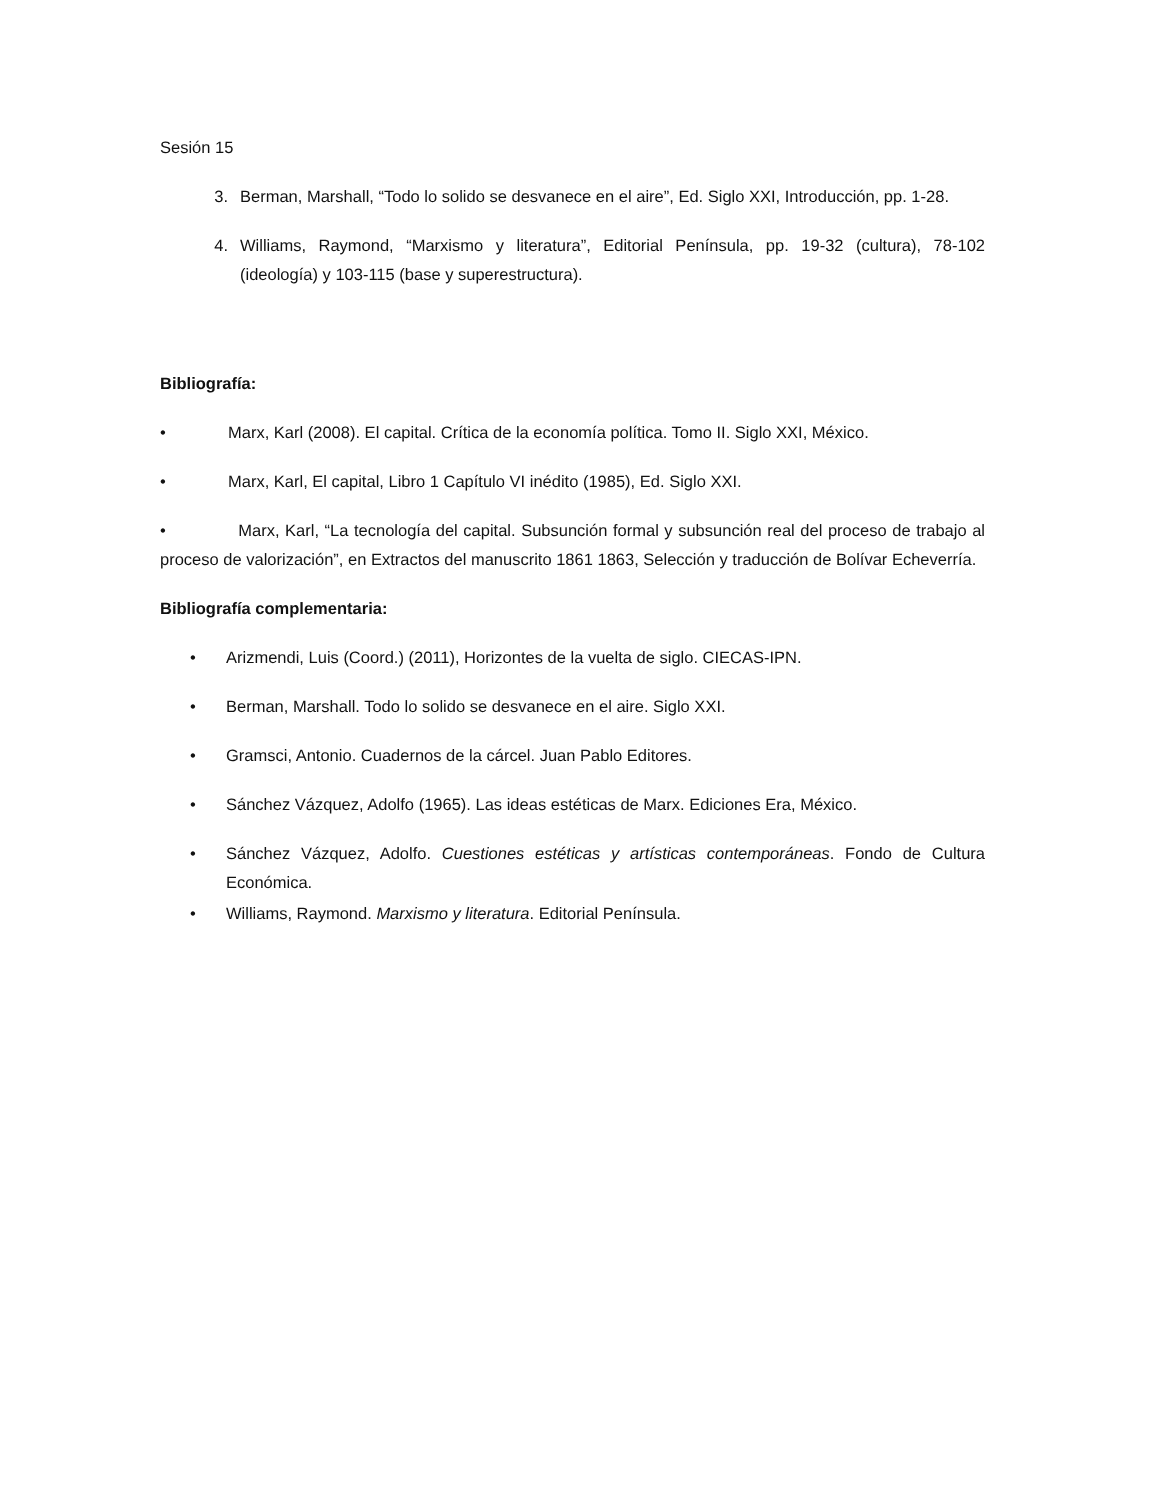Sesión 15
3. Berman, Marshall, “Todo lo solido se desvanece en el aire”, Ed. Siglo XXI, Introducción, pp. 1-28.
4. Williams, Raymond, “Marxismo y literatura”, Editorial Península, pp. 19-32 (cultura), 78-102 (ideología) y 103-115 (base y superestructura).
Bibliografía:
• Marx, Karl (2008). El capital. Crítica de la economía política. Tomo II. Siglo XXI, México.
• Marx, Karl, El capital, Libro 1 Capítulo VI inédito (1985), Ed. Siglo XXI.
• Marx, Karl, “La tecnología del capital. Subsunción formal y subsunción real del proceso de trabajo al proceso de valorización”, en Extractos del manuscrito 1861 1863, Selección y traducción de Bolívar Echeverría.
Bibliografía complementaria:
• Arizmendi, Luis (Coord.) (2011), Horizontes de la vuelta de siglo. CIECAS-IPN.
• Berman, Marshall. Todo lo solido se desvanece en el aire. Siglo XXI.
• Gramsci, Antonio. Cuadernos de la cárcel. Juan Pablo Editores.
• Sánchez Vázquez, Adolfo (1965). Las ideas estéticas de Marx. Ediciones Era, México.
• Sánchez Vázquez, Adolfo. Cuestiones estéticas y artísticas contemporáneas. Fondo de Cultura Económica.
• Williams, Raymond. Marxismo y literatura. Editorial Península.